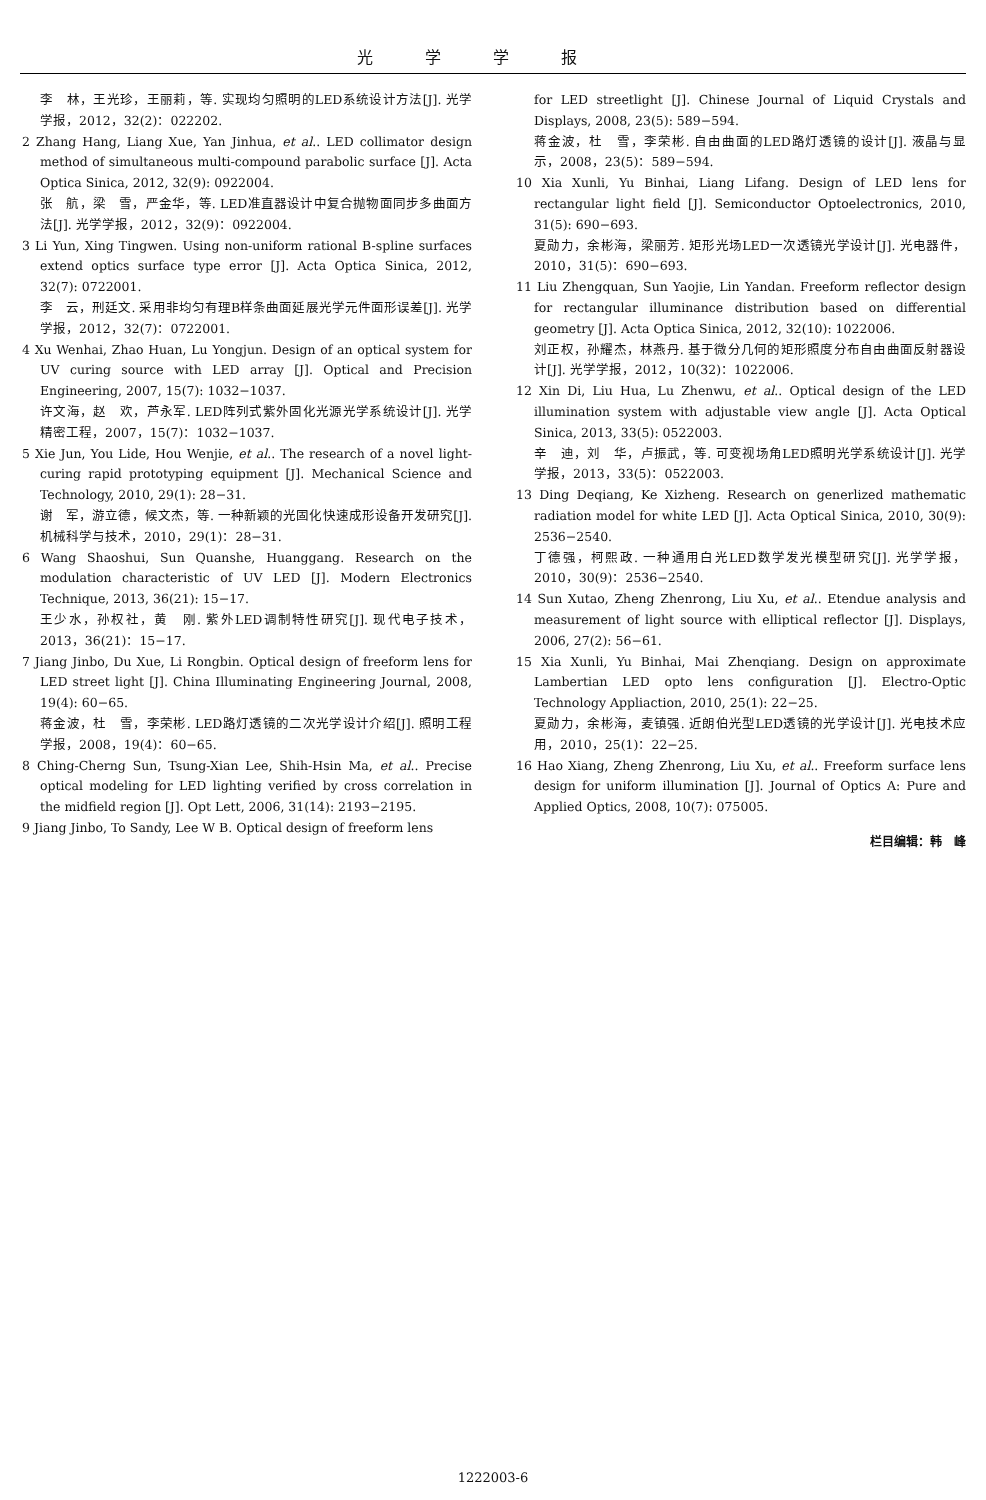光学学报
李　林，王光珍，王丽莉，等. 实现均匀照明的LED系统设计方法[J]. 光学学报，2012，32(2)：022202.
2 Zhang Hang, Liang Xue, Yan Jinhua, et al.. LED collimator design method of simultaneous multi-compound parabolic surface [J]. Acta Optica Sinica, 2012, 32(9): 0922004.
张　航，梁　雪，严金华，等. LED准直器设计中复合抛物面同步多曲面方法[J]. 光学学报，2012，32(9)：0922004.
3 Li Yun, Xing Tingwen. Using non-uniform rational B-spline surfaces extend optics surface type error [J]. Acta Optica Sinica, 2012, 32(7): 0722001.
李　云，刑廷文. 采用非均匀有理B样条曲面延展光学元件面形误差[J]. 光学学报，2012，32(7)：0722001.
4 Xu Wenhai, Zhao Huan, Lu Yongjun. Design of an optical system for UV curing source with LED array [J]. Optical and Precision Engineering, 2007, 15(7): 1032−1037.
许文海，赵　欢，芦永军. LED阵列式紫外固化光源光学系统设计[J]. 光学 精密工程，2007，15(7)：1032−1037.
5 Xie Jun, You Lide, Hou Wenjie, et al.. The research of a novel light-curing rapid prototyping equipment [J]. Mechanical Science and Technology, 2010, 29(1): 28−31.
谢　军，游立德，候文杰，等. 一种新颖的光固化快速成形设备开发研究[J]. 机械科学与技术，2010，29(1)：28−31.
6 Wang Shaoshui, Sun Quanshe, Huanggang. Research on the modulation characteristic of UV LED [J]. Modern Electronics Technique, 2013, 36(21): 15−17.
王少水，孙权社，黄　刚. 紫外LED调制特性研究[J]. 现代电子技术，2013，36(21)：15−17.
7 Jiang Jinbo, Du Xue, Li Rongbin. Optical design of freeform lens for LED street light [J]. China Illuminating Engineering Journal, 2008, 19(4): 60−65.
蒋金波，杜　雪，李荣彬. LED路灯透镜的二次光学设计介绍[J]. 照明工程学报，2008，19(4)：60−65.
8 Ching-Cherng Sun, Tsung-Xian Lee, Shih-Hsin Ma, et al.. Precise optical modeling for LED lighting verified by cross correlation in the midfield region [J]. Opt Lett, 2006, 31(14): 2193−2195.
9 Jiang Jinbo, To Sandy, Lee W B. Optical design of freeform lens
for LED streetlight [J]. Chinese Journal of Liquid Crystals and Displays, 2008, 23(5): 589−594.
蒋金波，杜　雪，李荣彬. 自由曲面的LED路灯透镜的设计[J]. 液晶与显示，2008，23(5)：589−594.
10 Xia Xunli, Yu Binhai, Liang Lifang. Design of LED lens for rectangular light field [J]. Semiconductor Optoelectronics, 2010, 31(5): 690−693.
夏勋力，余彬海，梁丽芳. 矩形光场LED一次透镜光学设计[J]. 光电器件，2010，31(5)：690−693.
11 Liu Zhengquan, Sun Yaojie, Lin Yandan. Freeform reflector design for rectangular illuminance distribution based on differential geometry [J]. Acta Optica Sinica, 2012, 32(10): 1022006.
刘正权，孙耀杰，林燕丹. 基于微分几何的矩形照度分布自由曲面反射器设计[J]. 光学学报，2012，10(32)：1022006.
12 Xin Di, Liu Hua, Lu Zhenwu, et al.. Optical design of the LED illumination system with adjustable view angle [J]. Acta Optical Sinica, 2013, 33(5): 0522003.
辛　迪，刘　华，卢振武，等. 可变视场角LED照明光学系统设计[J]. 光学学报，2013，33(5)：0522003.
13 Ding Deqiang, Ke Xizheng. Research on generlized mathematic radiation model for white LED [J]. Acta Optical Sinica, 2010, 30(9): 2536−2540.
丁德强，柯熙政. 一种通用白光LED数学发光模型研究[J]. 光学学报，2010，30(9)：2536−2540.
14 Sun Xutao, Zheng Zhenrong, Liu Xu, et al.. Etendue analysis and measurement of light source with elliptical reflector [J]. Displays, 2006, 27(2): 56−61.
15 Xia Xunli, Yu Binhai, Mai Zhenqiang. Design on approximate Lambertian LED opto lens configuration [J]. Electro-Optic Technology Appliaction, 2010, 25(1): 22−25.
夏勋力，余彬海，麦镇强. 近朗伯光型LED透镜的光学设计[J]. 光电技术应用，2010，25(1)：22−25.
16 Hao Xiang, Zheng Zhenrong, Liu Xu, et al.. Freeform surface lens design for uniform illumination [J]. Journal of Optics A: Pure and Applied Optics, 2008, 10(7): 075005.
栏目编辑：韩　峰
1222003-6